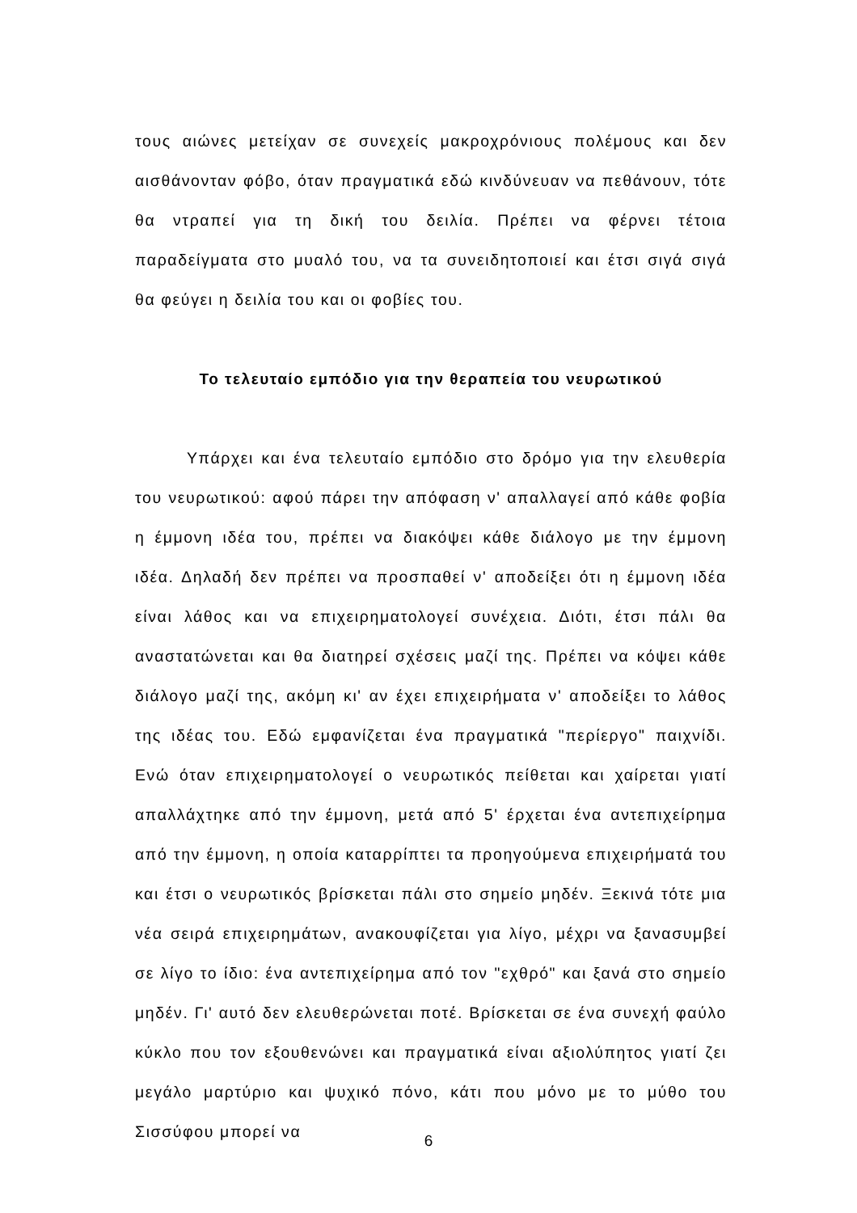τους αιώνες μετείχαν σε συνεχείς μακροχρόνιους πολέμους και δεν αισθάνονταν φόβο, όταν πραγματικά εδώ κινδύνευαν να πεθάνουν, τότε θα ντραπεί για τη δική του δειλία. Πρέπει να φέρνει τέτοια παραδείγματα στο μυαλό του, να τα συνειδητοποιεί και έτσι σιγά σιγά θα φεύγει η δειλία του και οι φοβίες του.
Το τελευταίο εμπόδιο για την θεραπεία του νευρωτικού
Υπάρχει και ένα τελευταίο εμπόδιο στο δρόμο για την ελευθερία του νευρωτικού: αφού πάρει την απόφαση ν' απαλλαγεί από κάθε φοβία η έμμονη ιδέα του, πρέπει να διακόψει κάθε διάλογο με την έμμονη ιδέα. Δηλαδή δεν πρέπει να προσπαθεί ν' αποδείξει ότι η έμμονη ιδέα είναι λάθος και να επιχειρηματολογεί συνέχεια. Διότι, έτσι πάλι θα αναστατώνεται και θα διατηρεί σχέσεις μαζί της. Πρέπει να κόψει κάθε διάλογο μαζί της, ακόμη κι' αν έχει επιχειρήματα ν' αποδείξει το λάθος της ιδέας του. Εδώ εμφανίζεται ένα πραγματικά "περίεργο" παιχνίδι. Ενώ όταν επιχειρηματολογεί ο νευρωτικός πείθεται και χαίρεται γιατί απαλλάχτηκε από την έμμονη, μετά από 5' έρχεται ένα αντεπιχείρημα από την έμμονη, η οποία καταρρίπτει τα προηγούμενα επιχειρήματά του και έτσι ο νευρωτικός βρίσκεται πάλι στο σημείο μηδέν. Ξεκινά τότε μια νέα σειρά επιχειρημάτων, ανακουφίζεται για λίγο, μέχρι να ξανασυμβεί σε λίγο το ίδιο: ένα αντεπιχείρημα από τον "εχθρό" και ξανά στο σημείο μηδέν. Γι' αυτό δεν ελευθερώνεται ποτέ. Βρίσκεται σε ένα συνεχή φαύλο κύκλο που τον εξουθενώνει και πραγματικά είναι αξιολύπητος γιατί ζει μεγάλο μαρτύριο και ψυχικό πόνο, κάτι που μόνο με το μύθο του Σισσύφου μπορεί να
6